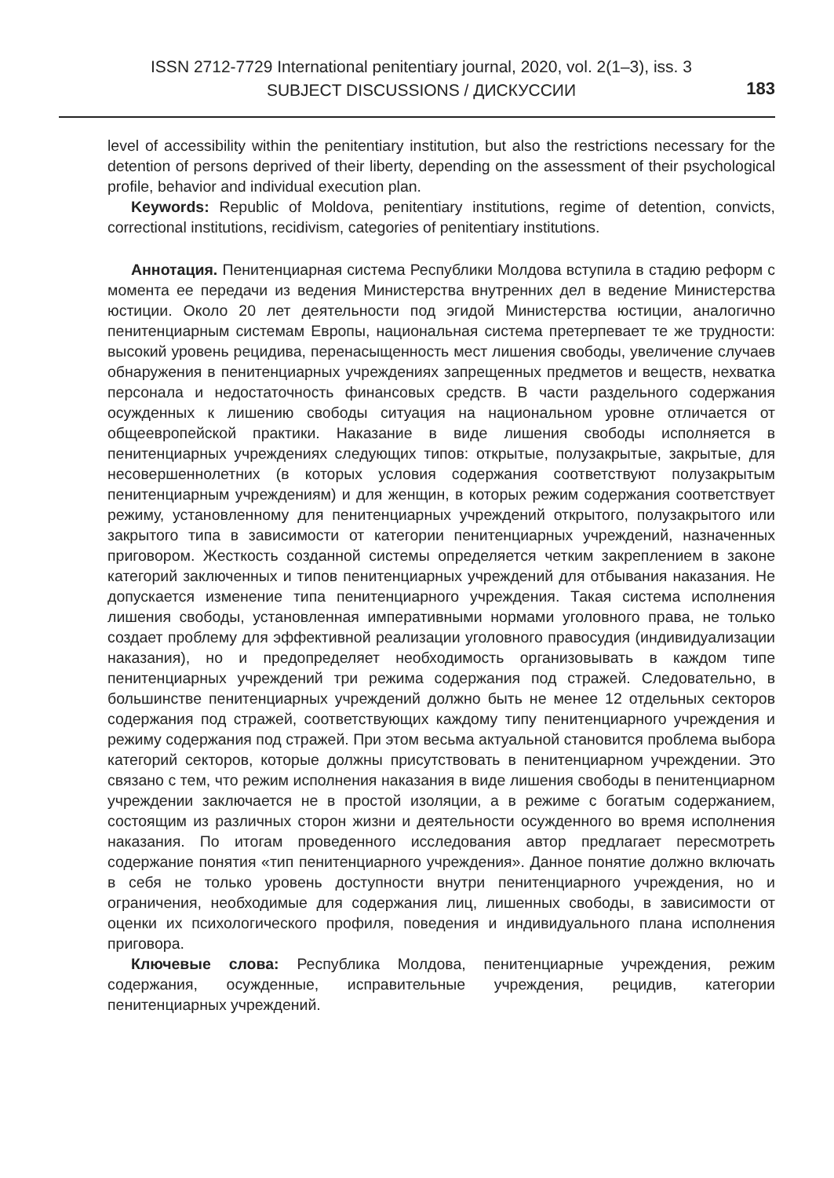ISSN 2712-7729 International penitentiary journal, 2020, vol. 2(1–3), iss. 3
SUBJECT DISCUSSIONS / ДИСКУССИИ
183
level of accessibility within the penitentiary institution, but also the restrictions necessary for the detention of persons deprived of their liberty, depending on the assessment of their psychological profile, behavior and individual execution plan.
Keywords: Republic of Moldova, penitentiary institutions, regime of detention, convicts, correctional institutions, recidivism, categories of penitentiary institutions.
Аннотация. Пенитенциарная система Республики Молдова вступила в стадию реформ с момента ее передачи из ведения Министерства внутренних дел в ведение Министерства юстиции. Около 20 лет деятельности под эгидой Министерства юстиции, аналогично пенитенциарным системам Европы, национальная система претерпевает те же трудности: высокий уровень рецидива, перенасыщенность мест лишения свободы, увеличение случаев обнаружения в пенитенциарных учреждениях запрещенных предметов и веществ, нехватка персонала и недостаточность финансовых средств. В части раздельного содержания осужденных к лишению свободы ситуация на национальном уровне отличается от общеевропейской практики. Наказание в виде лишения свободы исполняется в пенитенциарных учреждениях следующих типов: открытые, полузакрытые, закрытые, для несовершеннолетних (в которых условия содержания соответствуют полузакрытым пенитенциарным учреждениям) и для женщин, в которых режим содержания соответствует режиму, установленному для пенитенциарных учреждений открытого, полузакрытого или закрытого типа в зависимости от категории пенитенциарных учреждений, назначенных приговором. Жесткость созданной системы определяется четким закреплением в законе категорий заключенных и типов пенитенциарных учреждений для отбывания наказания. Не допускается изменение типа пенитенциарного учреждения. Такая система исполнения лишения свободы, установленная императивными нормами уголовного права, не только создает проблему для эффективной реализации уголовного правосудия (индивидуализации наказания), но и предопределяет необходимость организовывать в каждом типе пенитенциарных учреждений три режима содержания под стражей. Следовательно, в большинстве пенитенциарных учреждений должно быть не менее 12 отдельных секторов содержания под стражей, соответствующих каждому типу пенитенциарного учреждения и режиму содержания под стражей. При этом весьма актуальной становится проблема выбора категорий секторов, которые должны присутствовать в пенитенциарном учреждении. Это связано с тем, что режим исполнения наказания в виде лишения свободы в пенитенциарном учреждении заключается не в простой изоляции, а в режиме с богатым содержанием, состоящим из различных сторон жизни и деятельности осужденного во время исполнения наказания. По итогам проведенного исследования автор предлагает пересмотреть содержание понятия «тип пенитенциарного учреждения». Данное понятие должно включать в себя не только уровень доступности внутри пенитенциарного учреждения, но и ограничения, необходимые для содержания лиц, лишенных свободы, в зависимости от оценки их психологического профиля, поведения и индивидуального плана исполнения приговора.
Ключевые слова: Республика Молдова, пенитенциарные учреждения, режим содержания, осужденные, исправительные учреждения, рецидив, категории пенитенциарных учреждений.